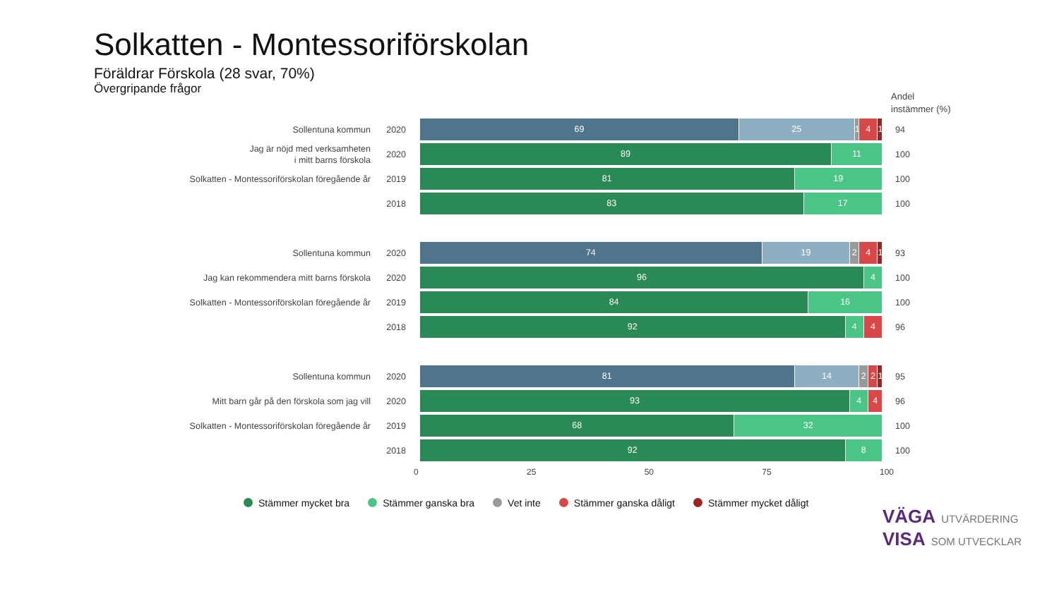Solkatten - Montessoriförskolan
Föräldrar Förskola (28 svar, 70%)
Övergripande frågor
Andel
instämmer (%)
Sollentuna kommun
2020
69 25 1 4 1
94
Jag är nöjd med verksamheten
i mitt barns förskola
2020
89 11
100
Solkatten - Montessoriförskolan föregående år
2019
81 19
100
2018
83 17
100
Sollentuna kommun
2020
74 19 2 4 1
93
Jag kan rekommendera mitt barns förskola
2020
96 4
100
Solkatten - Montessoriförskolan föregående år
2019
84 16
100
2018
92 4 4
96
Sollentuna kommun
2020
81 14 2 2 1
95
Mitt barn går på den förskola som jag vill
2020
93 4 4
96
Solkatten - Montessoriförskolan föregående år
2019
68 32
100
2018
92 8
100
0 25 50 75 100
Stämmer mycket bra Stämmer ganska bra Vet inte Stämmer ganska dåligt Stämmer mycket dåligt
VÄGA UTVÄRDERING
VISA SOM UTVECKLAR